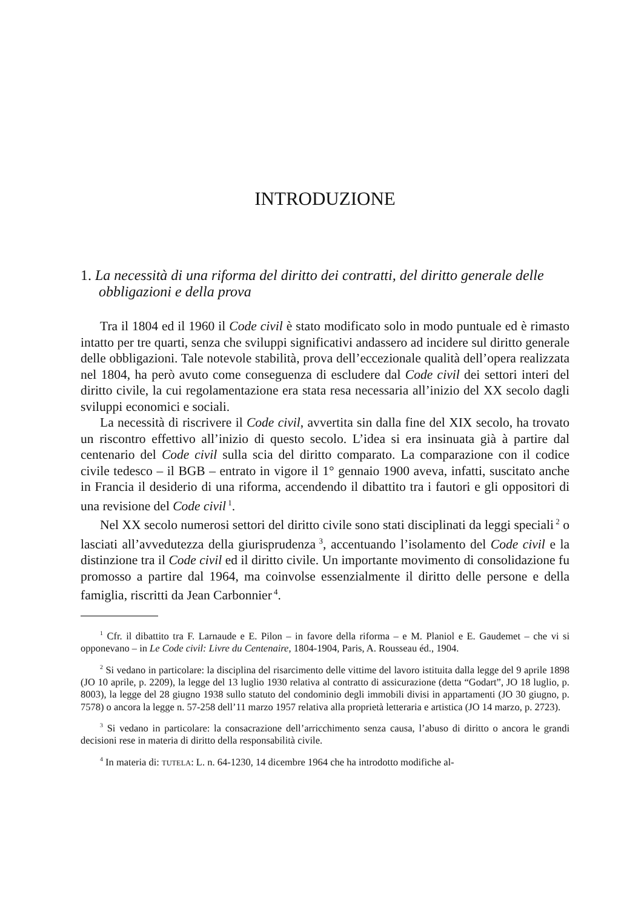INTRODUZIONE
1. La necessità di una riforma del diritto dei contratti, del diritto generale delle obbligazioni e della prova
Tra il 1804 ed il 1960 il Code civil è stato modificato solo in modo puntuale ed è rimasto intatto per tre quarti, senza che sviluppi significativi andassero ad incidere sul diritto generale delle obbligazioni. Tale notevole stabilità, prova dell’eccezionale qualità dell’opera realizzata nel 1804, ha però avuto come conseguenza di escludere dal Code civil dei settori interi del diritto civile, la cui regolamentazione era stata resa necessaria all’inizio del XX secolo dagli sviluppi economici e sociali.
La necessità di riscrivere il Code civil, avvertita sin dalla fine del XIX secolo, ha trovato un riscontro effettivo all’inizio di questo secolo. L’idea si era insinuata già à partire dal centenario del Code civil sulla scia del diritto comparato. La comparazione con il codice civile tedesco – il BGB – entrato in vigore il 1° gennaio 1900 aveva, infatti, suscitato anche in Francia il desiderio di una riforma, accendendo il dibattito tra i fautori e gli oppositori di una revisione del Code civil<sup>1</sup>.
Nel XX secolo numerosi settori del diritto civile sono stati disciplinati da leggi speciali<sup>2</sup> o lasciati all’avvedutezza della giurisprudenza<sup>3</sup>, accentuando l’isolamento del Code civil e la distinzione tra il Code civil ed il diritto civile. Un importante movimento di consolidazione fu promosso a partire dal 1964, ma coinvolse essenzialmente il diritto delle persone e della famiglia, riscritti da Jean Carbonnier<sup>4</sup>.
<sup>1</sup> Cfr. il dibattito tra F. Larnaude e E. Pilon – in favore della riforma – e M. Planiol e E. Gaudemet – che vi si opponevano – in Le Code civil: Livre du Centenaire, 1804-1904, Paris, A. Rousseau éd., 1904.
<sup>2</sup> Si vedano in particolare: la disciplina del risarcimento delle vittime del lavoro istituita dalla legge del 9 aprile 1898 (JO 10 aprile, p. 2209), la legge del 13 luglio 1930 relativa al contratto di assicurazione (detta “Godart”, JO 18 luglio, p. 8003), la legge del 28 giugno 1938 sullo statuto del condominio degli immobili divisi in appartamenti (JO 30 giugno, p. 7578) o ancora la legge n. 57-258 dell’11 marzo 1957 relativa alla proprietà letteraria e artistica (JO 14 marzo, p. 2723).
<sup>3</sup> Si vedano in particolare: la consacrazione dell’arricchimento senza causa, l’abuso di diritto o ancora le grandi decisioni rese in materia di diritto della responsabilità civile.
<sup>4</sup> In materia di: TUTELA: L. n. 64-1230, 14 dicembre 1964 che ha introdotto modifiche al-